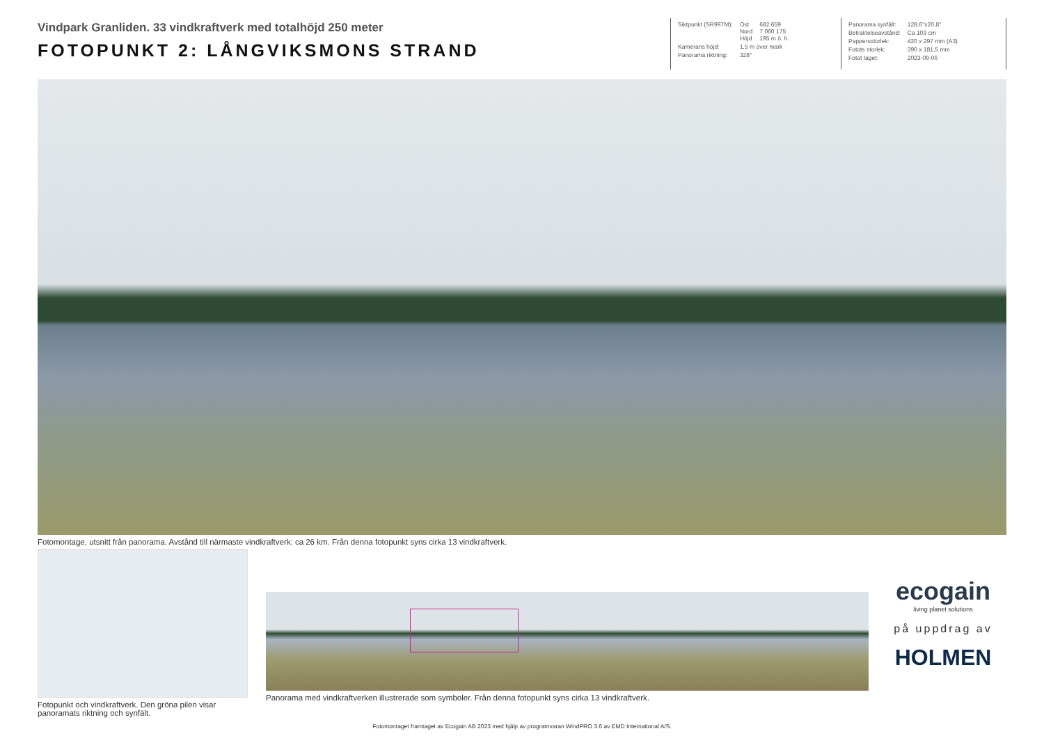Vindpark Granliden. 33 vindkraftverk med totalhöjd 250 meter
FOTOPUNKT 2: LÅNGVIKSMONS STRAND
| Siktpunkt (SR99TM): | Ost Nord Höjd | 682 659 7 060 175 195 m ö. h. |
| Kamerans höjd: | 1,5 m över mark | |
| Panorama riktning: | 328° | |
| Panorama synfält: | 128,6°x20,8° |
| Betraktelseavstånd: | Ca 103 cm |
| Pappersstorlek: | 420 x 297 mm (A3) |
| Fotots storlek: | 390 x 181,5 mm |
| Fotot taget: | 2023-09-06 |
Fotomontage, utsnitt från panorama. Avstånd till närmaste vindkraftverk: ca 26 km. Från denna fotopunkt syns cirka 13 vindkraftverk.
Fotopunkt och vindkraftverk. Den gröna pilen visar panoramats riktning och synfält.
Panorama med vindkraftverken illustrerade som symboler. Från denna fotopunkt syns cirka 13 vindkraftverk.
ecogain
living planet solutions
på uppdrag av
HOLMEN
Fotomontaget framtaget av Ecogain AB 2023 med hjälp av programvaran WindPRO 3.6 av EMD International A/S.